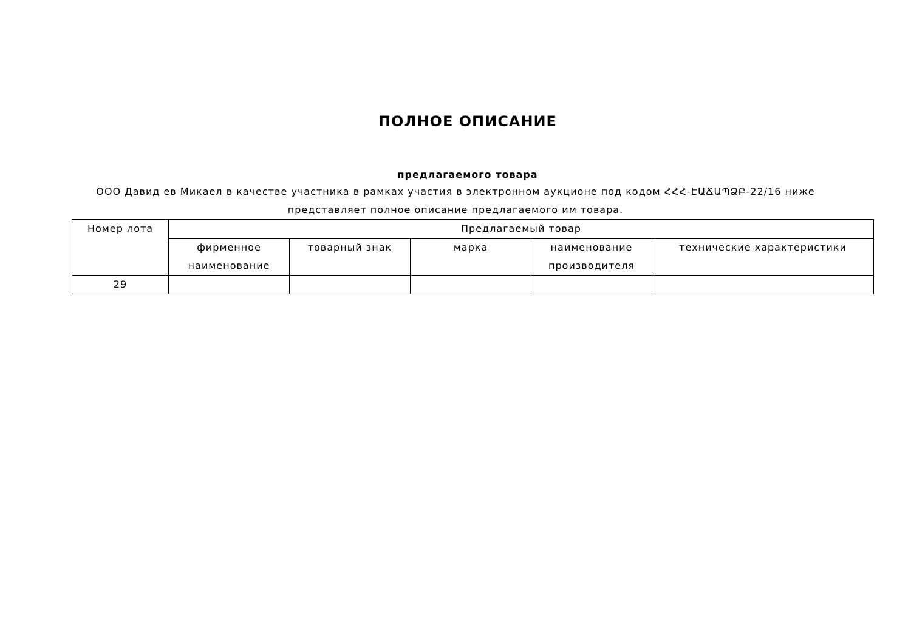ПОЛНОЕ ОПИСАНИЕ
предлагаемого товара
ООО Давид ев Микаел в качестве участника в рамках участия в электронном аукционе под кодом ՀՀՀ-ԷԱՃԱՊՁԲ-22/16 ниже представляет полное описание предлагаемого им товара.
| Номер лота | Предлагаемый товар | | | | |
| --- | --- | --- | --- | --- | --- |
| | фирменное наименование | товарный знак | марка | наименование производителя | технические характеристики |
| 29 | | | | | |